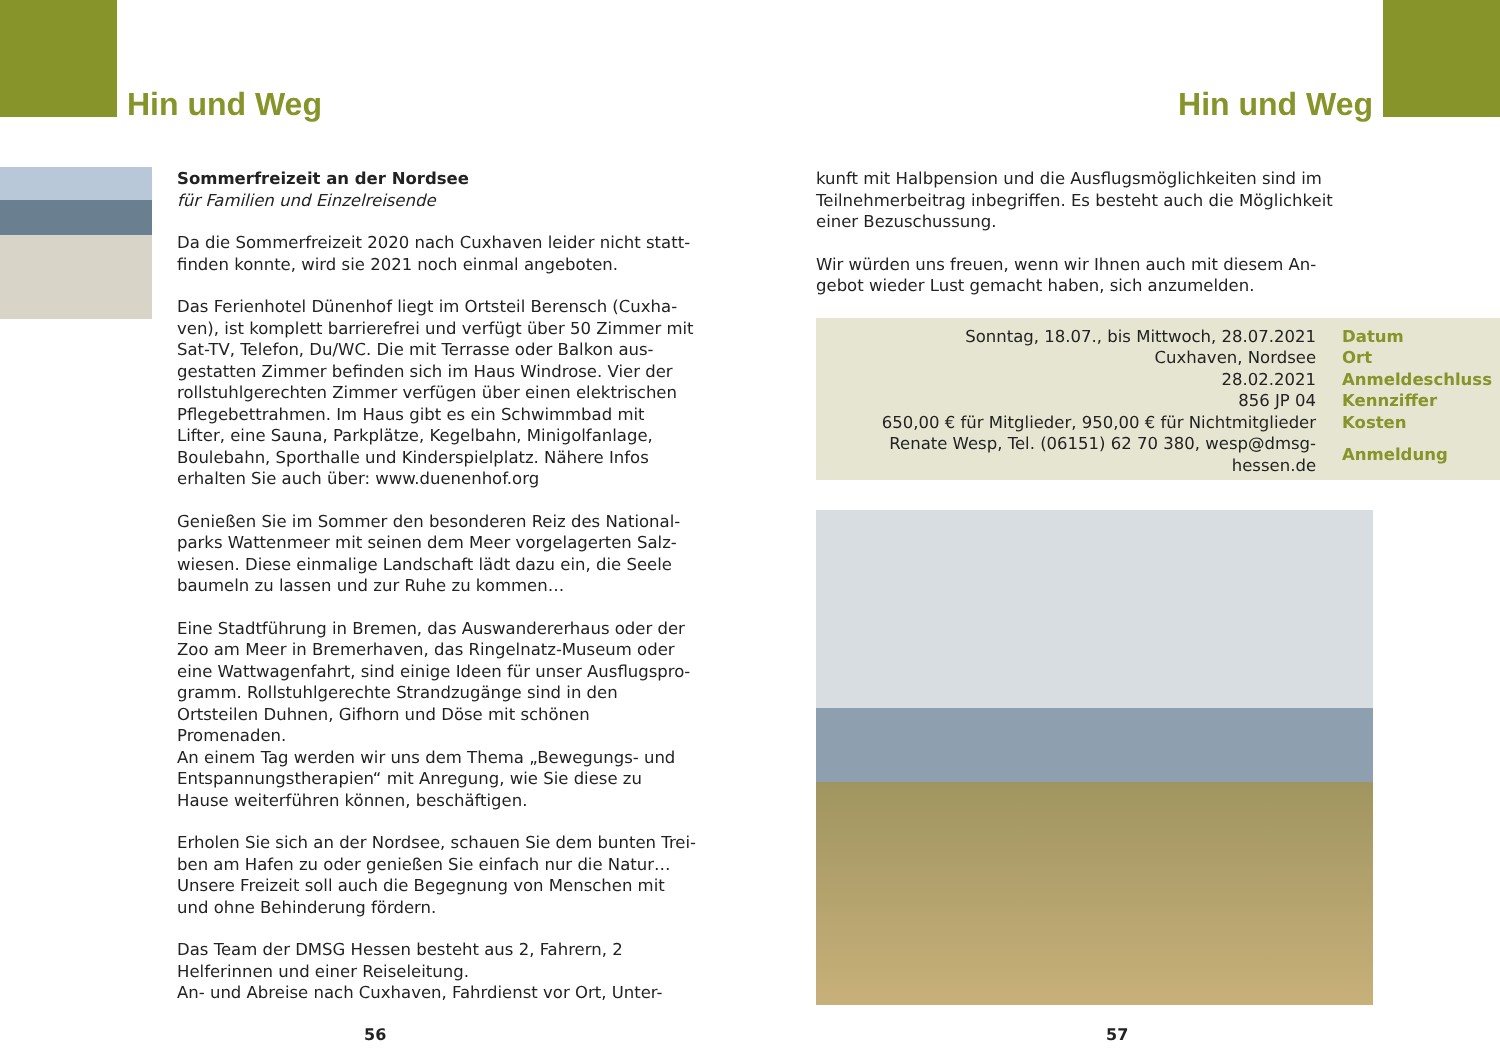Hin und Weg
Sommerfreizeit an der Nordsee
für Familien und Einzelreisende
Da die Sommerfreizeit 2020 nach Cuxhaven leider nicht statt­finden konnte, wird sie 2021 noch einmal angeboten.
Das Ferienhotel Dünenhof liegt im Ortsteil Berensch (Cuxha­ven), ist komplett barrierefrei und verfügt über 50 Zimmer mit Sat-TV, Telefon, Du/WC. Die mit Terrasse oder Balkon aus­gestatten Zimmer befinden sich im Haus Windrose. Vier der rollstuhlgerechten Zimmer verfügen über einen elektrischen Pflegebettrahmen. Im Haus gibt es ein Schwimmbad mit Lifter, eine Sauna, Parkplätze, Kegelbahn, Minigolfanlage, Boulebahn, Sporthalle und Kinderspielplatz. Nähere Infos erhalten Sie auch über: www.duenenhof.org
Genießen Sie im Sommer den besonderen Reiz des National­parks Wattenmeer mit seinen dem Meer vorgelagerten Salz­wiesen. Diese einmalige Landschaft lädt dazu ein, die Seele baumeln zu lassen und zur Ruhe zu kommen…
Eine Stadtführung in Bremen, das Auswandererhaus oder der Zoo am Meer in Bremerhaven, das Ringelnatz-Museum oder eine Wattwagenfahrt, sind einige Ideen für unser Ausflugspro­gramm. Rollstuhlgerechte Strandzugänge sind in den Ortsteilen Duhnen, Gifhorn und Döse mit schönen Promenaden.
An einem Tag werden wir uns dem Thema „Bewegungs- und Entspannungstherapien“ mit Anregung, wie Sie diese zu Hause weiterführen können, beschäftigen.
Erholen Sie sich an der Nordsee, schauen Sie dem bunten Trei­ben am Hafen zu oder genießen Sie einfach nur die Natur…
Unsere Freizeit soll auch die Begegnung von Menschen mit und ohne Behinderung fördern.
Das Team der DMSG Hessen besteht aus 2, Fahrern, 2 Helferin­nen und einer Reiseleitung.
An- und Abreise nach Cuxhaven, Fahrdienst vor Ort, Unter-
56
Hin und Weg
kunft mit Halbpension und die Ausflugsmöglichkeiten sind im Teilnehmerbeitrag inbegriffen. Es besteht auch die Möglichkeit einer Bezuschussung.
Wir würden uns freuen, wenn wir Ihnen auch mit diesem An­gebot wieder Lust gemacht haben, sich anzumelden.
| Sonntag, 18.07., bis Mittwoch, 28.07.2021 | Datum |
| Cuxhaven, Nordsee | Ort |
| 28.02.2021 | Anmeldeschluss |
| 856 JP 04 | Kennziffer |
| 650,00 € für Mitglieder, 950,00 € für Nichtmitglieder | Kosten |
| Renate Wesp, Tel. (06151) 62 70 380, wesp@dmsg-hessen.de | Anmeldung |
57